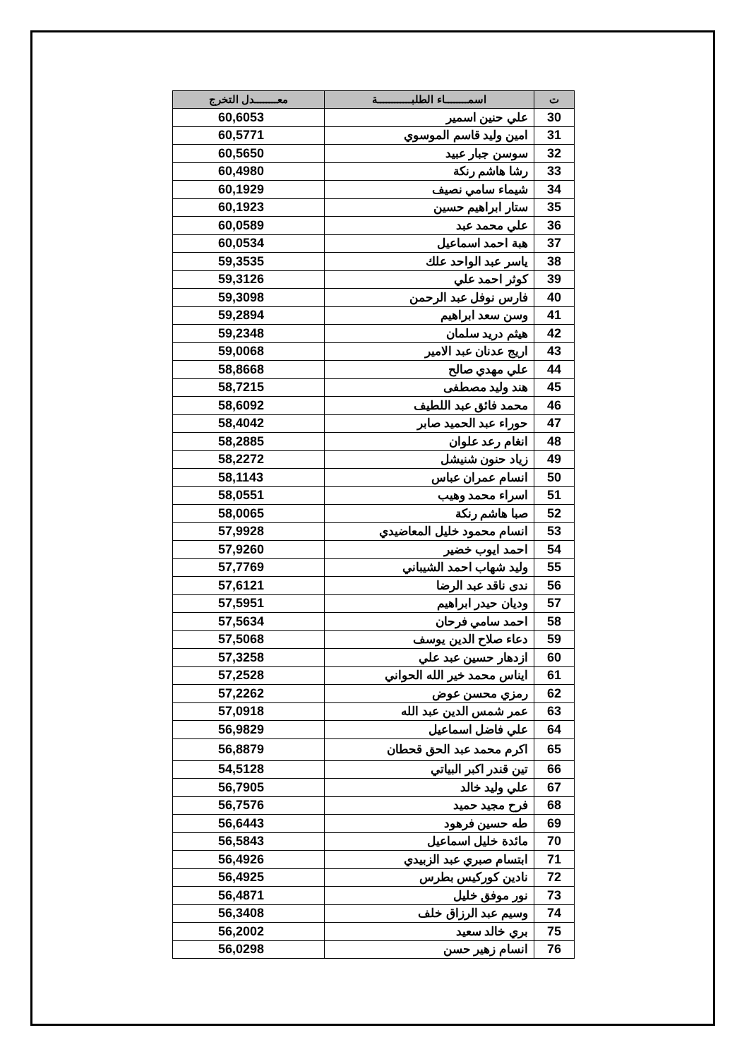| ت | اسمــــــــاء الطلبــــــــــــة | معــــــــدل التخرج |
| --- | --- | --- |
| 30 | علي حنين اسمير | 60,6053 |
| 31 | امين وليد قاسم الموسوي | 60,5771 |
| 32 | سوسن جبار عبيد | 60,5650 |
| 33 | رشا هاشم رنكة | 60,4980 |
| 34 | شيماء سامي نصيف | 60,1929 |
| 35 | ستار ابراهيم حسين | 60,1923 |
| 36 | علي محمد عبد | 60,0589 |
| 37 | هبة احمد اسماعيل | 60,0534 |
| 38 | ياسر عبد الواحد علك | 59,3535 |
| 39 | كوثر احمد علي | 59,3126 |
| 40 | فارس نوفل عبد الرحمن | 59,3098 |
| 41 | وسن سعد ابراهيم | 59,2894 |
| 42 | هيثم دريد سلمان | 59,2348 |
| 43 | اريج عدنان عبد الامير | 59,0068 |
| 44 | علي مهدي صالح | 58,8668 |
| 45 | هند وليد مصطفى | 58,7215 |
| 46 | محمد فائق عبد اللطيف | 58,6092 |
| 47 | حوراء عبد الحميد صابر | 58,4042 |
| 48 | انغام رعد علوان | 58,2885 |
| 49 | زياد حنون شنيشل | 58,2272 |
| 50 | انسام عمران عباس | 58,1143 |
| 51 | اسراء محمد وهيب | 58,0551 |
| 52 | صبا هاشم رنكة | 58,0065 |
| 53 | انسام محمود خليل المعاضيدي | 57,9928 |
| 54 | احمد ايوب خضير | 57,9260 |
| 55 | وليد شهاب احمد الشيباني | 57,7769 |
| 56 | ندى ناقد عبد الرضا | 57,6121 |
| 57 | وديان حيدر ابراهيم | 57,5951 |
| 58 | احمد سامي فرحان | 57,5634 |
| 59 | دعاء صلاح الدين يوسف | 57,5068 |
| 60 | ازدهار حسين عبد علي | 57,3258 |
| 61 | ايناس محمد خير الله الحواني | 57,2528 |
| 62 | رمزي محسن عوض | 57,2262 |
| 63 | عمر شمس الدين عبد الله | 57,0918 |
| 64 | علي فاضل اسماعيل | 56,9829 |
| 65 | اكرم محمد عبد الحق قحطان | 56,8879 |
| 66 | تين قندر اكبر البياتي | 54,5128 |
| 67 | علي وليد خالد | 56,7905 |
| 68 | فرح مجيد حميد | 56,7576 |
| 69 | طه حسين فرهود | 56,6443 |
| 70 | مائدة خليل اسماعيل | 56,5843 |
| 71 | ابتسام صبري عبد الزبيدي | 56,4926 |
| 72 | نادين كوركيس بطرس | 56,4925 |
| 73 | نور موفق خليل | 56,4871 |
| 74 | وسيم عبد الرزاق خلف | 56,3408 |
| 75 | بري خالد سعيد | 56,2002 |
| 76 | انسام زهير حسن | 56,0298 |